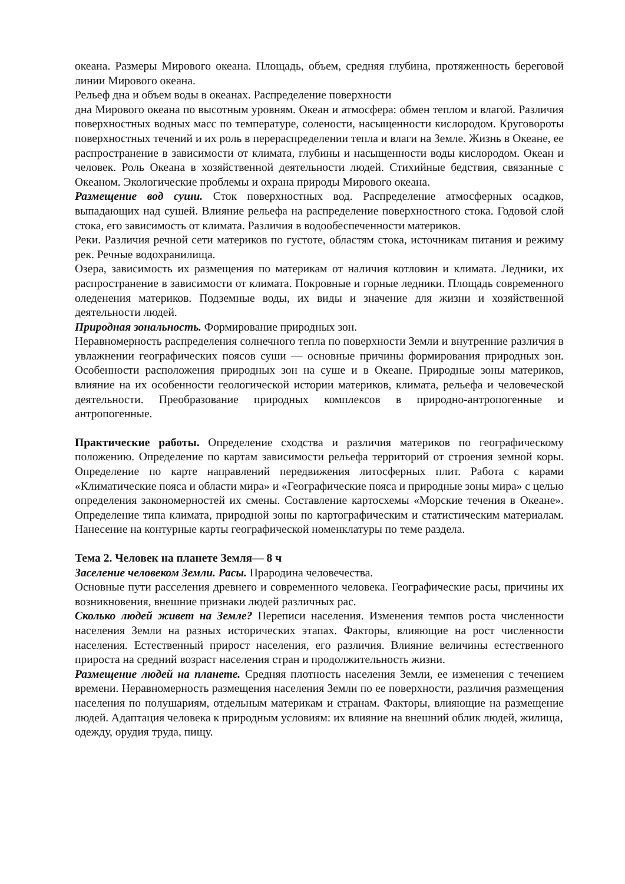океана. Размеры Мирового океана. Площадь, объем, средняя глубина, протяженность береговой линии Мирового океана.
Рельеф дна и объем воды в океанах. Распределение поверхности
дна Мирового океана по высотным уровням. Океан и атмосфера: обмен теплом и влагой. Различия поверхностных водных масс по температуре, солености, насыщенности кислородом. Круговороты поверхностных течений и их роль в перераспределении тепла и влаги на Земле. Жизнь в Океане, ее распространение в зависимости от климата, глубины и насыщенности воды кислородом. Океан и человек. Роль Океана в хозяйственной деятельности людей. Стихийные бедствия, связанные с Океаном. Экологические проблемы и охрана природы Мирового океана.
Размещение вод суши. Сток поверхностных вод. Распределение атмосферных осадков, выпадающих над сушей. Влияние рельефа на распределение поверхностного стока. Годовой слой стока, его зависимость от климата. Различия в водообеспеченности материков.
Реки. Различия речной сети материков по густоте, областям стока, источникам питания и режиму рек. Речные водохранилища.
Озера, зависимость их размещения по материкам от наличия котловин и климата. Ледники, их распространение в зависимости от климата. Покровные и горные ледники. Площадь современного оледенения материков. Подземные воды, их виды и значение для жизни и хозяйственной деятельности людей.
Природная зональность. Формирование природных зон.
Неравномерность распределения солнечного тепла по поверхности Земли и внутренние различия в увлажнении географических поясов суши — основные причины формирования природных зон. Особенности расположения природных зон на суше и в Океане. Природные зоны материков, влияние на их особенности геологической истории материков, климата, рельефа и человеческой деятельности. Преобразование природных комплексов в природно-антропогенные и антропогенные.
Практические работы. Определение сходства и различия материков по географическому положению. Определение по картам зависимости рельефа территорий от строения земной коры. Определение по карте направлений передвижения литосферных плит. Работа с карами «Климатические пояса и области мира» и «Географические пояса и природные зоны мира» с целью определения закономерностей их смены. Составление картосхемы «Морские течения в Океане». Определение типа климата, природной зоны по картографическим и статистическим материалам. Нанесение на контурные карты географической номенклатуры по теме раздела.
Тема 2. Человек на планете Земля— 8 ч
Заселение человеком Земли. Расы. Прародина человечества.
Основные пути расселения древнего и современного человека. Географические расы, причины их возникновения, внешние признаки людей различных рас.
Сколько людей живет на Земле? Переписи населения. Изменения темпов роста численности населения Земли на разных исторических этапах. Факторы, влияющие на рост численности населения. Естественный прирост населения, его различия. Влияние величины естественного прироста на средний возраст населения стран и продолжительность жизни.
Размещение людей на планете. Средняя плотность населения Земли, ее изменения с течением времени. Неравномерность размещения населения Земли по ее поверхности, различия размещения населения по полушариям, отдельным материкам и странам. Факторы, влияющие на размещение людей. Адаптация человека к природным условиям: их влияние на внешний облик людей, жилища,
одежду, орудия труда, пищу.